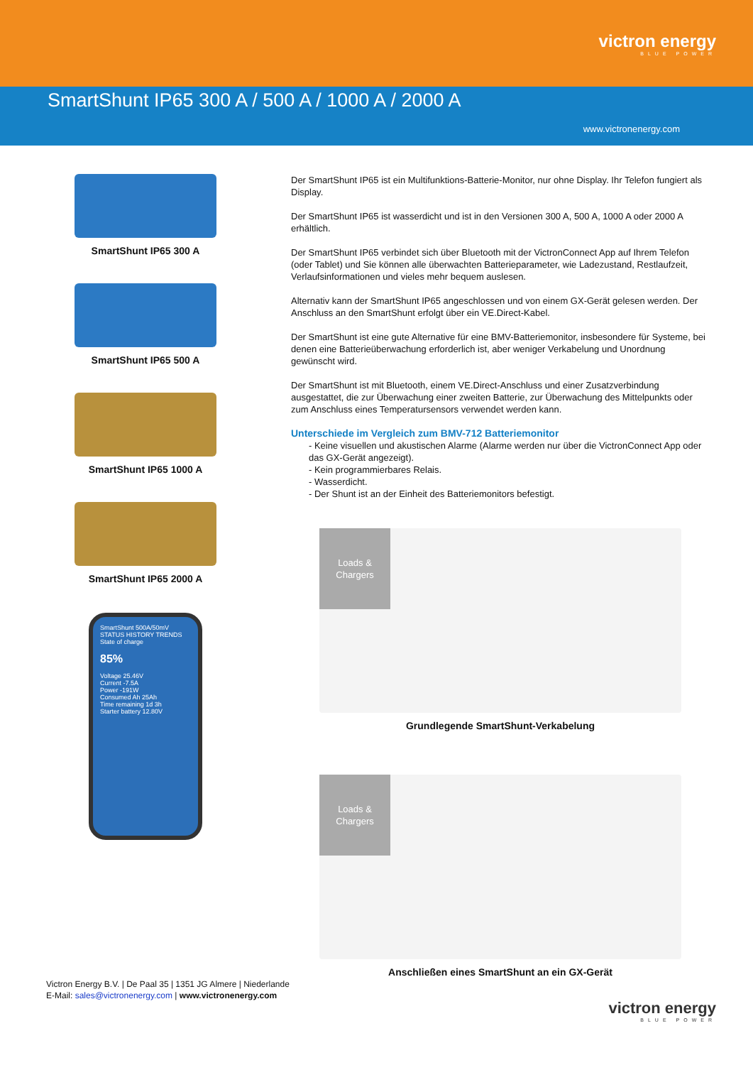victron energy
BLUE POWER
SmartShunt IP65 300 A / 500 A / 1000 A / 2000 A
www.victronenergy.com
SmartShunt IP65 300 A
SmartShunt IP65 500 A
SmartShunt IP65 1000 A
SmartShunt IP65 2000 A
SmartShunt 500A/50mV
STATUS HISTORY TRENDS
State of charge
85%
Voltage 25.46V
Current -7.5A
Power -191W
Consumed Ah 25Ah
Time remaining 1d 3h
Starter battery 12.80V
Der SmartShunt IP65 ist ein Multifunktions-Batterie-Monitor, nur ohne Display. Ihr Telefon fungiert als Display.
Der SmartShunt IP65 ist wasserdicht und ist in den Versionen 300 A, 500 A, 1000 A oder 2000 A erhältlich.
Der SmartShunt IP65 verbindet sich über Bluetooth mit der VictronConnect App auf Ihrem Telefon (oder Tablet) und Sie können alle überwachten Batterieparameter, wie Ladezustand, Restlaufzeit, Verlaufsinformationen und vieles mehr bequem auslesen.
Alternativ kann der SmartShunt IP65 angeschlossen und von einem GX-Gerät gelesen werden. Der Anschluss an den SmartShunt erfolgt über ein VE.Direct-Kabel.
Der SmartShunt ist eine gute Alternative für eine BMV-Batteriemonitor, insbesondere für Systeme, bei denen eine Batterieüberwachung erforderlich ist, aber weniger Verkabelung und Unordnung gewünscht wird.
Der SmartShunt ist mit Bluetooth, einem VE.Direct-Anschluss und einer Zusatzverbindung ausgestattet, die zur Überwachung einer zweiten Batterie, zur Überwachung des Mittelpunkts oder zum Anschluss eines Temperatursensors verwendet werden kann.
Unterschiede im Vergleich zum BMV-712 Batteriemonitor
- Keine visuellen und akustischen Alarme (Alarme werden nur über die VictronConnect App oder das GX-Gerät angezeigt).
- Kein programmierbares Relais.
- Wasserdicht.
- Der Shunt ist an der Einheit des Batteriemonitors befestigt.
Loads & Chargers
Grundlegende SmartShunt-Verkabelung
Loads & Chargers
Anschließen eines SmartShunt an ein GX-Gerät
Victron Energy B.V. | De Paal 35 | 1351 JG Almere | Niederlande
E-Mail: sales@victronenergy.com | www.victronenergy.com
victron energy
BLUE POWER